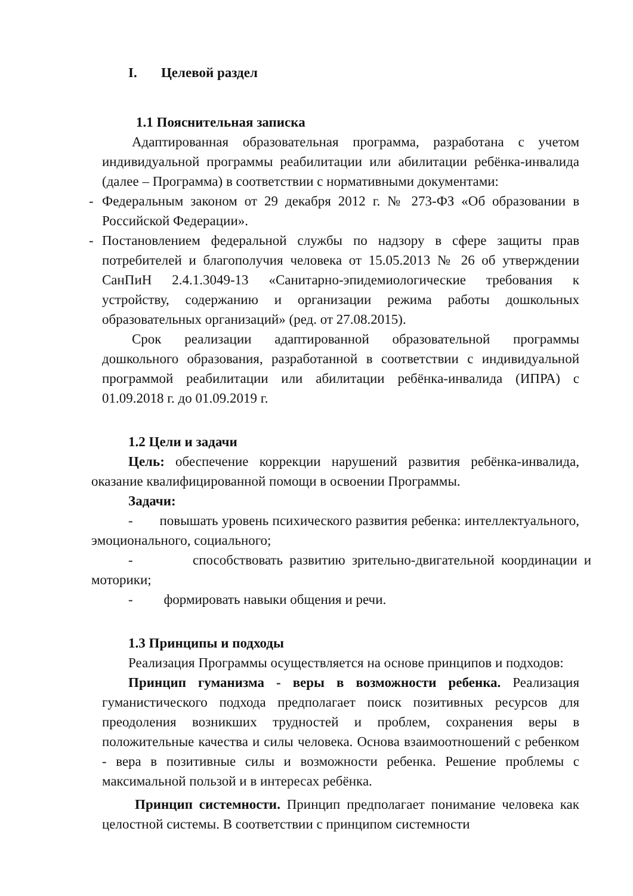I. Целевой раздел
1.1 Пояснительная записка
Адаптированная образовательная программа, разработана с учетом индивидуальной программы реабилитации или абилитации ребёнка-инвалида (далее – Программа) в соответствии с нормативными документами:
- Федеральным законом от 29 декабря 2012 г. № 273-ФЗ «Об образовании в Российской Федерации».
- Постановлением федеральной службы по надзору в сфере защиты прав потребителей и благополучия человека от 15.05.2013 № 26 об утверждении СанПиН 2.4.1.3049-13 «Санитарно-эпидемиологические требования к устройству, содержанию и организации режима работы дошкольных образовательных организаций» (ред. от 27.08.2015).
Срок реализации адаптированной образовательной программы дошкольного образования, разработанной в соответствии с индивидуальной программой реабилитации или абилитации ребёнка-инвалида (ИПРА) с 01.09.2018 г. до 01.09.2019 г.
1.2 Цели и задачи
Цель: обеспечение коррекции нарушений развития ребёнка-инвалида, оказание квалифицированной помощи в освоении Программы.
Задачи:
- повышать уровень психического развития ребенка: интеллектуального, эмоционального, социального;
- способствовать развитию зрительно-двигательной координации и моторики;
- формировать навыки общения и речи.
1.3 Принципы и подходы
Реализация Программы осуществляется на основе принципов и подходов:
Принцип гуманизма - веры в возможности ребенка. Реализация гуманистического подхода предполагает поиск позитивных ресурсов для преодоления возникших трудностей и проблем, сохранения веры в положительные качества и силы человека. Основа взаимоотношений с ребенком - вера в позитивные силы и возможности ребенка. Решение проблемы с максимальной пользой и в интересах ребёнка.
Принцип системности. Принцип предполагает понимание человека как целостной системы. В соответствии с принципом системности